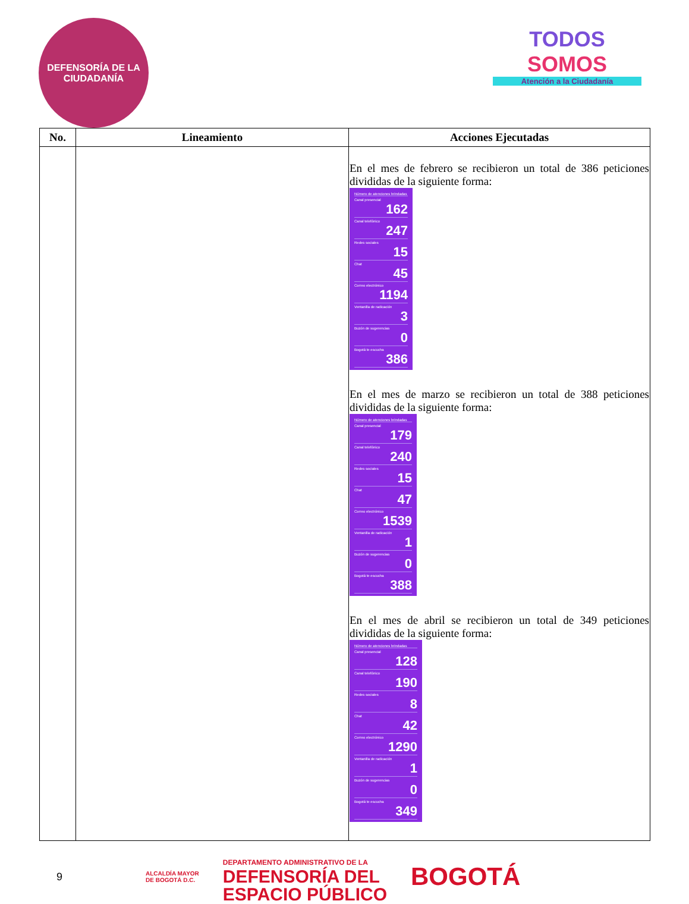DEFENSORÍA DE LA CIUDADANÍA
TODOS
SOMOS
Atención a la Ciudadanía
| No. | Lineamiento | Acciones Ejecutadas |
| --- | --- | --- |
| | | En el mes de febrero se recibieron un total de 386 peticiones divididas de la siguiente forma: Número de atenciones brindadas Canal presencial 162 Canal telefónico 247 Redes sociales 15 Chat 45 Correo electrónico 1194 Ventanilla de radicación 3 Buzón de sugerencias 0 Bogotá te escucha 386 En el mes de marzo se recibieron un total de 388 peticiones divididas de la siguiente forma: Número de atenciones brindadas Canal presencial 179 Canal telefónico 240 Redes sociales 15 Chat 47 Correo electrónico 1539 Ventanilla de radicación 1 Buzón de sugerencias 0 Bogotá te escucha 388 En el mes de abril se recibieron un total de 349 peticiones divididas de la siguiente forma: Número de atenciones brindadas Canal presencial 128 Canal telefónico 190 Redes sociales 8 Chat 42 Correo electrónico 1290 Ventanilla de radicación 1 Buzón de sugerencias 0 Bogotá te escucha 349 |
9 ALCALDÍA MAYOR
DE BOGOTÁ D.C. DEPARTAMENTO ADMINISTRATIVO DE LA
DEFENSORÍA DEL
ESPACIO PÚBLICO BOGOTÁ